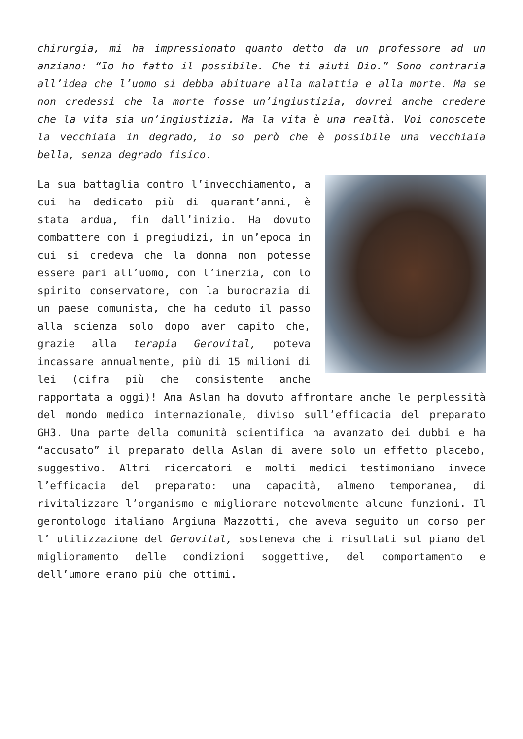chirurgia, mi ha impressionato quanto detto da un professore ad un anziano: “Io ho fatto il possibile. Che ti aiuti Dio.” Sono contraria all’idea che l’uomo si debba abituare alla malattia e alla morte. Ma se non credessi che la morte fosse un’ingiustizia, dovrei anche credere che la vita sia un’ingiustizia. Ma la vita è una realtà. Voi conoscete la vecchiaia in degrado, io so però che è possibile una vecchiaia bella, senza degrado fisico.
La sua battaglia contro l’invecchiamento, a cui ha dedicato più di quarant’anni, è stata ardua, fin dall’inizio. Ha dovuto combattere con i pregiudizi, in un’epoca in cui si credeva che la donna non potesse essere pari all’uomo, con l’inerzia, con lo spirito conservatore, con la burocrazia di un paese comunista, che ha ceduto il passo alla scienza solo dopo aver capito che, grazie alla terapia Gerovital, poteva incassare annualmente, più di 15 milioni di lei (cifra più che consistente anche rapportata a oggi)! Ana Aslan ha dovuto affrontare anche le perplessità del mondo medico internazionale, diviso sull’efficacia del preparato GH3. Una parte della comunità scientifica ha avanzato dei dubbi e ha “accusato” il preparato della Aslan di avere solo un effetto placebo, suggestivo. Altri ricercatori e molti medici testimoniano invece l’efficacia del preparato: una capacità, almeno temporanea, di rivitalizzare l’organismo e migliorare notevolmente alcune funzioni. Il gerontologo italiano Argiuna Mazzotti, che aveva seguito un corso per l’ utilizzazione del Gerovital, sosteneva che i risultati sul piano del miglioramento delle condizioni soggettive, del comportamento e dell’umore erano più che ottimi.